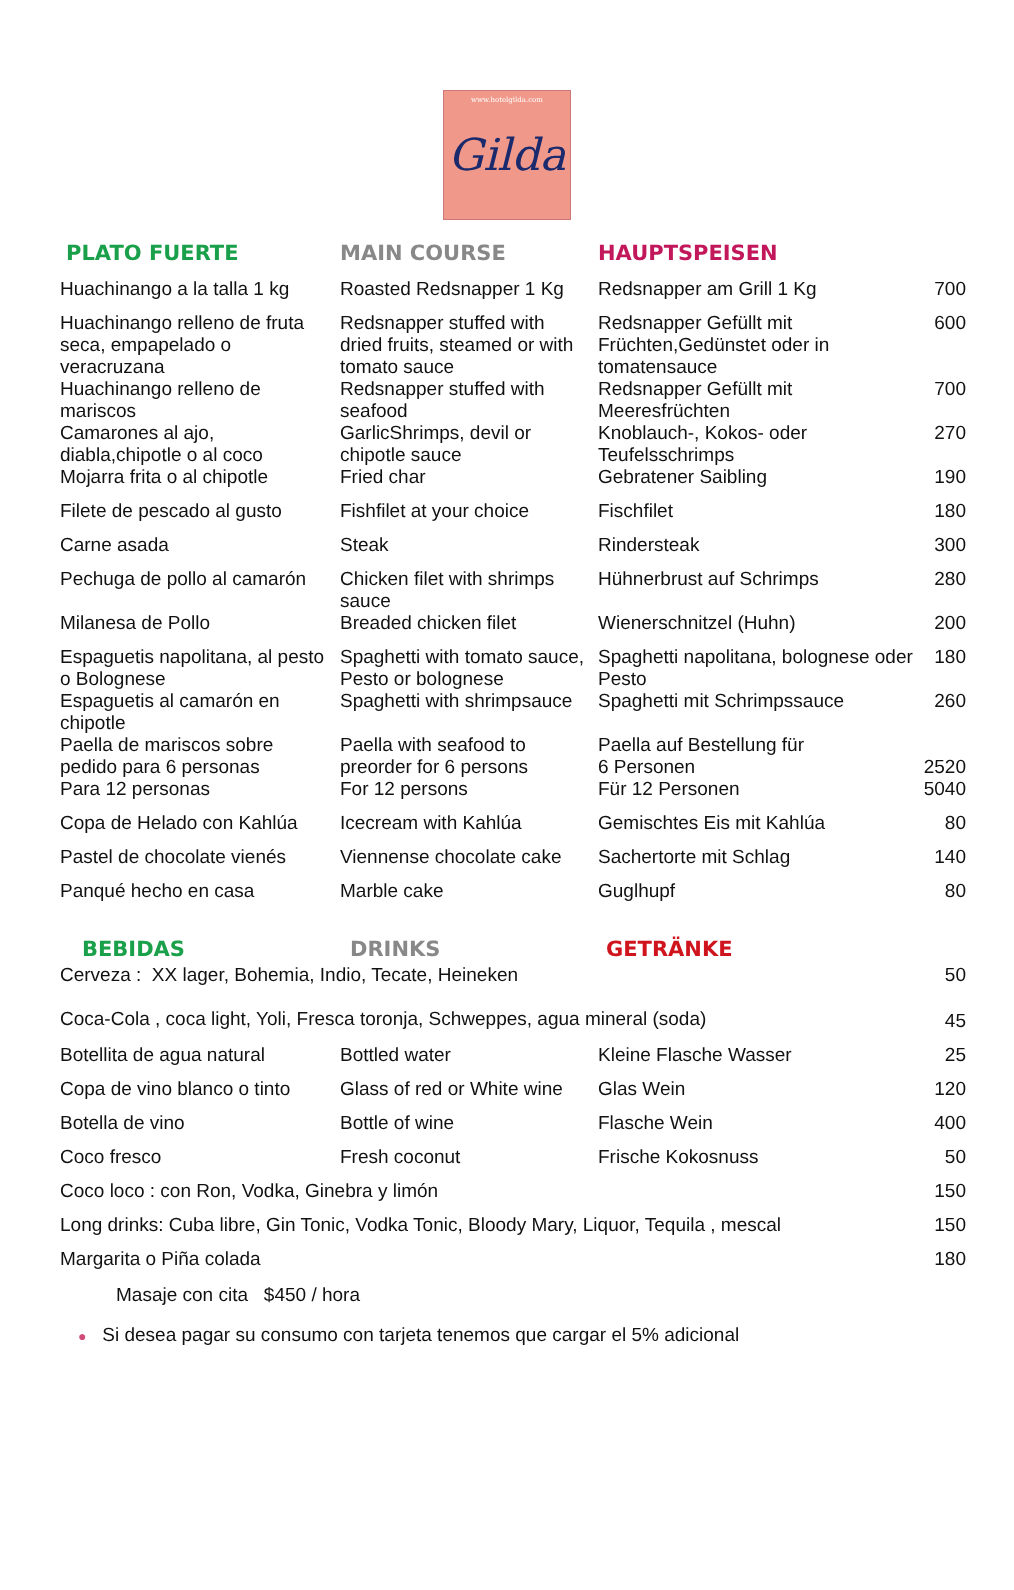www.hotelgilda.com Gilda
| PLATO FUERTE | MAIN COURSE | HAUPTSPEISEN | |
| --- | --- | --- | --- |
| Huachinango a la talla 1 kg | Roasted Redsnapper 1 Kg | Redsnapper am Grill 1 Kg | 700 |
| Huachinango relleno de fruta seca, empapelado o veracruzana | Redsnapper stuffed with dried fruits, steamed or with tomato sauce | Redsnapper Gefüllt mit Früchten,Gedünstet oder in tomatensauce | 600 |
| Huachinango relleno de mariscos | Redsnapper stuffed with seafood | Redsnapper Gefüllt mit Meeresfrüchten | 700 |
| Camarones al ajo, diabla,chipotle o al coco | GarlicShrimps, devil or chipotle sauce | Knoblauch-, Kokos- oder Teufelsschrimps | 270 |
| Mojarra frita o al chipotle | Fried char | Gebratener Saibling | 190 |
| Filete de pescado al gusto | Fishfilet at your choice | Fischfilet | 180 |
| Carne asada | Steak | Rindersteak | 300 |
| Pechuga de pollo al camarón | Chicken filet with shrimps sauce | Hühnerbrust auf Schrimps | 280 |
| Milanesa de Pollo | Breaded chicken filet | Wienerschnitzel (Huhn) | 200 |
| Espaguetis napolitana, al pesto o Bolognese | Spaghetti with tomato sauce, Pesto or bolognese | Spaghetti napolitana, bolognese oder Pesto | 180 |
| Espaguetis al camarón en chipotle | Spaghetti with shrimpsauce | Spaghetti mit Schrimpssauce | 260 |
| Paella de mariscos sobre pedido para 6 personas Para 12 personas | Paella with seafood to preorder for 6 persons For 12 persons | Paella auf Bestellung für 6 Personen Für 12 Personen | 2520 5040 |
| Copa de Helado con Kahlúa | Icecream with Kahlúa | Gemischtes Eis mit Kahlúa | 80 |
| Pastel de chocolate vienés | Viennense chocolate cake | Sachertorte mit Schlag | 140 |
| Panqué hecho en casa | Marble cake | Guglhupf | 80 |
| BEBIDAS | DRINKS | GETRÄNKE | |
| Cerveza : XX lager, Bohemia, Indio, Tecate, Heineken | | | 50 |
| Coca-Cola , coca light, Yoli, Fresca toronja, Schweppes, agua mineral (soda) | | | 45 |
| Botellita de agua natural | Bottled water | Kleine Flasche Wasser | 25 |
| Copa de vino blanco o tinto | Glass of red or White wine | Glas Wein | 120 |
| Botella de vino | Bottle of wine | Flasche Wein | 400 |
| Coco fresco | Fresh coconut | Frische Kokosnuss | 50 |
| Coco loco : con Ron, Vodka, Ginebra y limón | | | 150 |
| Long drinks: Cuba libre, Gin Tonic, Vodka Tonic, Bloody Mary, Liquor, Tequila , mescal | | | 150 |
| Margarita o Piña colada | | | 180 |
| Masaje con cita $450 / hora | | | |
| ● Si desea pagar su consumo con tarjeta tenemos que cargar el 5% adicional | | | |